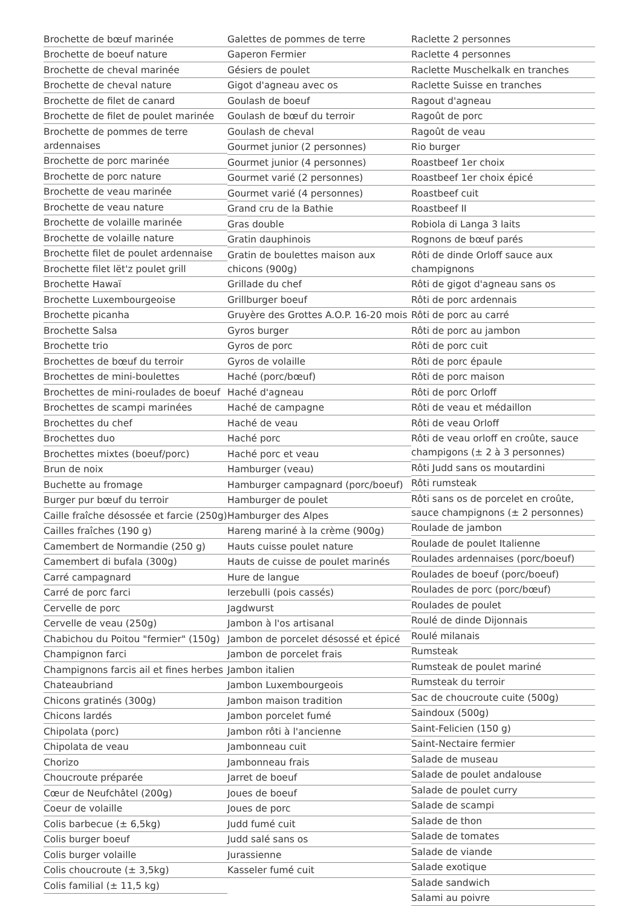Brochette de bœuf marinée
Brochette de boeuf nature
Brochette de cheval marinée
Brochette de cheval nature
Brochette de filet de canard
Brochette de filet de poulet marinée
Brochette de pommes de terre ardennaises
Brochette de porc marinée
Brochette de porc nature
Brochette de veau marinée
Brochette de veau nature
Brochette de volaille marinée
Brochette de volaille nature
Brochette filet de poulet ardennaise
Brochette filet lët'z poulet grill
Brochette Hawaï
Brochette Luxembourgeoise
Brochette picanha
Brochette Salsa
Brochette trio
Brochettes de bœuf du terroir
Brochettes de mini-boulettes
Brochettes de mini-roulades de boeuf
Brochettes de scampi marinées
Brochettes du chef
Brochettes duo
Brochettes mixtes (boeuf/porc)
Brun de noix
Buchette au fromage
Burger pur bœuf du terroir
Caille fraîche désossée et farcie (250g)
Cailles fraîches (190 g)
Camembert de Normandie (250 g)
Camembert di bufala (300g)
Carré campagnard
Carré de porc farci
Cervelle de porc
Cervelle de veau (250g)
Chabichou du Poitou "fermier" (150g)
Champignon farci
Champignons farcis ail et fines herbes
Chateaubriand
Chicons gratinés (300g)
Chicons lardés
Chipolata (porc)
Chipolata de veau
Chorizo
Choucroute préparée
Cœur de Neufchâtel (200g)
Coeur de volaille
Colis barbecue (± 6,5kg)
Colis burger boeuf
Colis burger volaille
Colis choucroute (± 3,5kg)
Colis familial (± 11,5 kg)
Galettes de pommes de terre
Gaperon Fermier
Gésiers de poulet
Gigot d'agneau avec os
Goulash de boeuf
Goulash de bœuf du terroir
Goulash de cheval
Gourmet junior (2 personnes)
Gourmet junior (4 personnes)
Gourmet varié (2 personnes)
Gourmet varié (4 personnes)
Grand cru de la Bathie
Gras double
Gratin dauphinois
Gratin de boulettes maison aux chicons (900g)
Grillade du chef
Grillburger boeuf
Gruyère des Grottes A.O.P. 16-20 mois
Gyros burger
Gyros de porc
Gyros de volaille
Haché (porc/bœuf)
Haché d'agneau
Haché de campagne
Haché de veau
Haché porc
Haché porc et veau
Hamburger (veau)
Hamburger campagnard (porc/boeuf)
Hamburger de poulet
Hamburger des Alpes
Hareng mariné à la crème (900g)
Hauts cuisse poulet nature
Hauts de cuisse de poulet marinés
Hure de langue
Ierzebulli (pois cassés)
Jagdwurst
Jambon à l'os artisanal
Jambon de porcelet désossé et épicé
Jambon de porcelet frais
Jambon italien
Jambon Luxembourgeois
Jambon maison tradition
Jambon porcelet fumé
Jambon rôti à l'ancienne
Jambonneau cuit
Jambonneau frais
Jarret de boeuf
Joues de boeuf
Joues de porc
Judd fumé cuit
Judd salé sans os
Jurassienne
Kasseler fumé cuit
Raclette 2 personnes
Raclette 4 personnes
Raclette Muschelkalk en tranches
Raclette Suisse en tranches
Ragout d'agneau
Ragoût de porc
Ragoût de veau
Rio burger
Roastbeef 1er choix
Roastbeef 1er choix épicé
Roastbeef cuit
Roastbeef II
Robiola di Langa 3 laits
Rognons de bœuf parés
Rôti de dinde Orloff sauce aux champignons
Rôti de gigot d'agneau sans os
Rôti de porc ardennais
Rôti de porc au carré
Rôti de porc au jambon
Rôti de porc cuit
Rôti de porc épaule
Rôti de porc maison
Rôti de porc Orloff
Rôti de veau et médaillon
Rôti de veau Orloff
Rôti de veau orloff en croûte, sauce champigons (± 2 à 3 personnes)
Rôti Judd sans os moutardini
Rôti rumsteak
Rôti sans os de porcelet en croûte, sauce champignons (± 2 personnes)
Roulade de jambon
Roulade de poulet Italienne
Roulades ardennaises (porc/boeuf)
Roulades de boeuf (porc/boeuf)
Roulades de porc (porc/bœuf)
Roulades de poulet
Roulé de dinde Dijonnais
Roulé milanais
Rumsteak
Rumsteak de poulet mariné
Rumsteak du terroir
Sac de choucroute cuite (500g)
Saindoux (500g)
Saint-Felicien (150 g)
Saint-Nectaire fermier
Salade de museau
Salade de poulet andalouse
Salade de poulet curry
Salade de scampi
Salade de thon
Salade de tomates
Salade de viande
Salade exotique
Salade sandwich
Salami au poivre